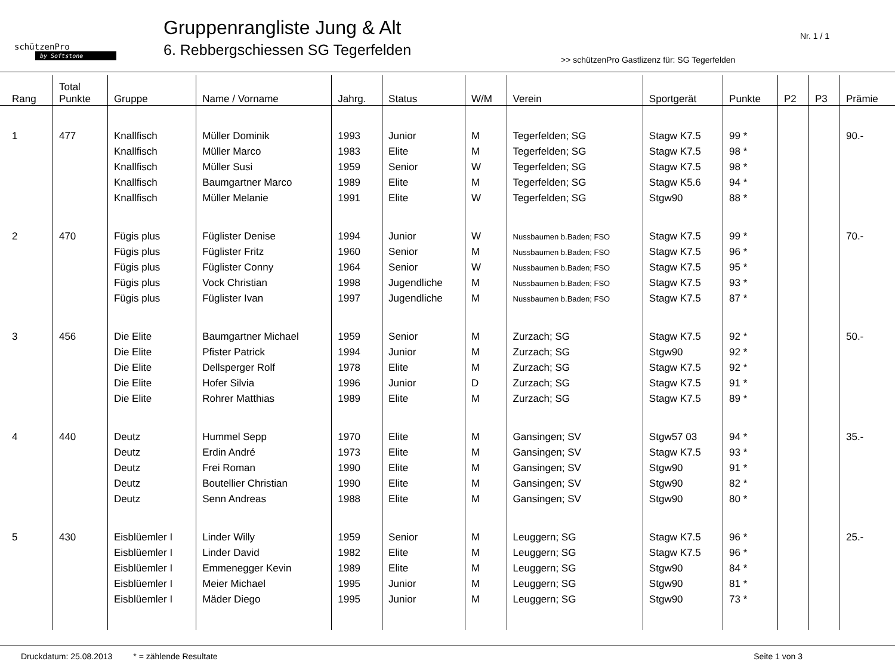schützenPro
by Softstone
Gruppenrangliste Jung & Alt
6. Rebbergschiessen SG Tegerfelden
Nr. 1 / 1
>> schützenPro Gastlizenz für: SG Tegerfelden
| Rang | Total Punkte | Gruppe | Name / Vorname | Jahrg. | Status | W/M | Verein | Sportgerät | Punkte | P2 | P3 | Prämie |
| --- | --- | --- | --- | --- | --- | --- | --- | --- | --- | --- | --- | --- |
| 1 | 477 | Knallfisch | Müller Dominik | 1993 | Junior | M | Tegerfelden; SG | Stagw K7.5 | 99 * | | | 90.- |
| | | Knallfisch | Müller Marco | 1983 | Elite | M | Tegerfelden; SG | Stagw K7.5 | 98 * | | | |
| | | Knallfisch | Müller Susi | 1959 | Senior | W | Tegerfelden; SG | Stagw K7.5 | 98 * | | | |
| | | Knallfisch | Baumgartner Marco | 1989 | Elite | M | Tegerfelden; SG | Stagw K5.6 | 94 * | | | |
| | | Knallfisch | Müller Melanie | 1991 | Elite | W | Tegerfelden; SG | Stgw90 | 88 * | | | |
| 2 | 470 | Fügis plus | Füglister Denise | 1994 | Junior | W | Nussbaumen b.Baden; FSO | Stagw K7.5 | 99 * | | | 70.- |
| | | Fügis plus | Füglister Fritz | 1960 | Senior | M | Nussbaumen b.Baden; FSO | Stagw K7.5 | 96 * | | | |
| | | Fügis plus | Füglister Conny | 1964 | Senior | W | Nussbaumen b.Baden; FSO | Stagw K7.5 | 95 * | | | |
| | | Fügis plus | Vock Christian | 1998 | Jugendliche | M | Nussbaumen b.Baden; FSO | Stagw K7.5 | 93 * | | | |
| | | Fügis plus | Füglister Ivan | 1997 | Jugendliche | M | Nussbaumen b.Baden; FSO | Stagw K7.5 | 87 * | | | |
| 3 | 456 | Die Elite | Baumgartner Michael | 1959 | Senior | M | Zurzach; SG | Stagw K7.5 | 92 * | | | 50.- |
| | | Die Elite | Pfister Patrick | 1994 | Junior | M | Zurzach; SG | Stgw90 | 92 * | | | |
| | | Die Elite | Dellsperger Rolf | 1978 | Elite | M | Zurzach; SG | Stagw K7.5 | 92 * | | | |
| | | Die Elite | Hofer Silvia | 1996 | Junior | D | Zurzach; SG | Stagw K7.5 | 91 * | | | |
| | | Die Elite | Rohrer Matthias | 1989 | Elite | M | Zurzach; SG | Stagw K7.5 | 89 * | | | |
| 4 | 440 | Deutz | Hummel Sepp | 1970 | Elite | M | Gansingen; SV | Stgw57 03 | 94 * | | | 35.- |
| | | Deutz | Erdin André | 1973 | Elite | M | Gansingen; SV | Stagw K7.5 | 93 * | | | |
| | | Deutz | Frei Roman | 1990 | Elite | M | Gansingen; SV | Stgw90 | 91 * | | | |
| | | Deutz | Boutellier Christian | 1990 | Elite | M | Gansingen; SV | Stgw90 | 82 * | | | |
| | | Deutz | Senn Andreas | 1988 | Elite | M | Gansingen; SV | Stgw90 | 80 * | | | |
| 5 | 430 | Eisblüemler I | Linder Willy | 1959 | Senior | M | Leuggern; SG | Stagw K7.5 | 96 * | | | 25.- |
| | | Eisblüemler I | Linder David | 1982 | Elite | M | Leuggern; SG | Stagw K7.5 | 96 * | | | |
| | | Eisblüemler I | Emmenegger Kevin | 1989 | Elite | M | Leuggern; SG | Stgw90 | 84 * | | | |
| | | Eisblüemler I | Meier Michael | 1995 | Junior | M | Leuggern; SG | Stgw90 | 81 * | | | |
| | | Eisblüemler I | Mäder Diego | 1995 | Junior | M | Leuggern; SG | Stgw90 | 73 * | | | |
Druckdatum: 25.08.2013 * = zählende Resultate Seite 1 von 3